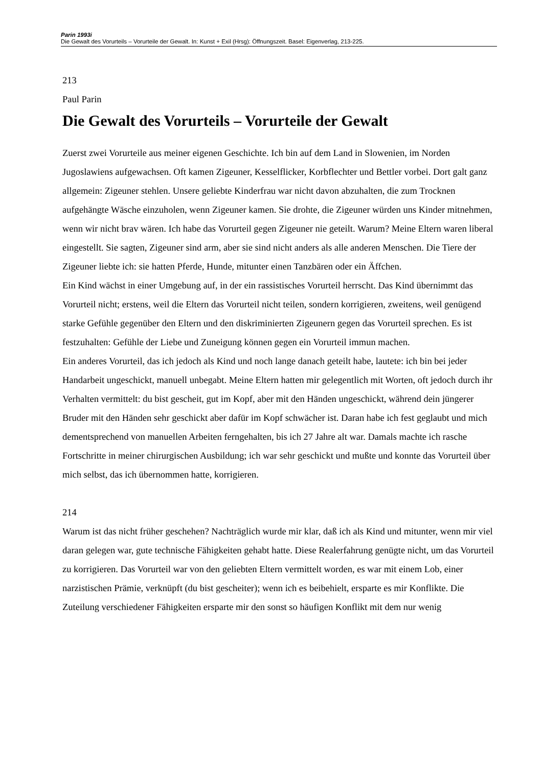Parin 1993i
Die Gewalt des Vorurteils – Vorurteile der Gewalt. In: Kunst + Exil (Hrsg): Öffnungszeit. Basel: Eigenverlag, 213-225.
213
Paul Parin
Die Gewalt des Vorurteils – Vorurteile der Gewalt
Zuerst zwei Vorurteile aus meiner eigenen Geschichte. Ich bin auf dem Land in Slowenien, im Norden Jugoslawiens aufgewachsen. Oft kamen Zigeuner, Kesselflicker, Korbflechter und Bettler vorbei. Dort galt ganz allgemein: Zigeuner stehlen. Unsere geliebte Kinderfrau war nicht davon abzuhalten, die zum Trocknen aufgehängte Wäsche einzuholen, wenn Zigeuner kamen. Sie drohte, die Zigeuner würden uns Kinder mitnehmen, wenn wir nicht brav wären. Ich habe das Vorurteil gegen Zigeuner nie geteilt. Warum? Meine Eltern waren liberal eingestellt. Sie sagten, Zigeuner sind arm, aber sie sind nicht anders als alle anderen Menschen. Die Tiere der Zigeuner liebte ich: sie hatten Pferde, Hunde, mitunter einen Tanzbären oder ein Äffchen.
Ein Kind wächst in einer Umgebung auf, in der ein rassistisches Vorurteil herrscht. Das Kind übernimmt das Vorurteil nicht; erstens, weil die Eltern das Vorurteil nicht teilen, sondern korrigieren, zweitens, weil genügend starke Gefühle gegenüber den Eltern und den diskriminierten Zigeunern gegen das Vorurteil sprechen. Es ist festzuhalten: Gefühle der Liebe und Zuneigung können gegen ein Vorurteil immun machen.
Ein anderes Vorurteil, das ich jedoch als Kind und noch lange danach geteilt habe, lautete: ich bin bei jeder Handarbeit ungeschickt, manuell unbegabt. Meine Eltern hatten mir gelegentlich mit Worten, oft jedoch durch ihr Verhalten vermittelt: du bist gescheit, gut im Kopf, aber mit den Händen ungeschickt, während dein jüngerer Bruder mit den Händen sehr geschickt aber dafür im Kopf schwächer ist. Daran habe ich fest geglaubt und mich dementsprechend von manuellen Arbeiten ferngehalten, bis ich 27 Jahre alt war. Damals machte ich rasche Fortschritte in meiner chirurgischen Ausbildung; ich war sehr geschickt und mußte und konnte das Vorurteil über mich selbst, das ich übernommen hatte, korrigieren.
214
Warum ist das nicht früher geschehen? Nachträglich wurde mir klar, daß ich als Kind und mitunter, wenn mir viel daran gelegen war, gute technische Fähigkeiten gehabt hatte. Diese Realerfahrung genügte nicht, um das Vorurteil zu korrigieren. Das Vorurteil war von den geliebten Eltern vermittelt worden, es war mit einem Lob, einer narzistischen Prämie, verknüpft (du bist gescheiter); wenn ich es beibehielt, ersparte es mir Konflikte. Die Zuteilung verschiedener Fähigkeiten ersparte mir den sonst so häufigen Konflikt mit dem nur wenig